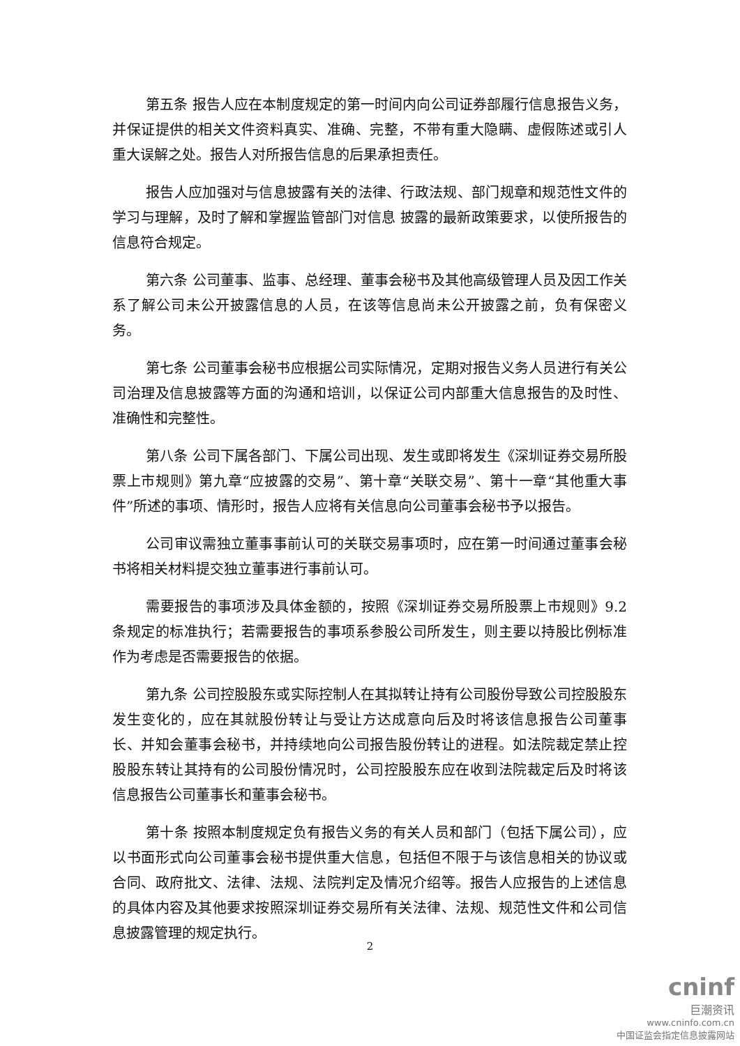第五条 报告人应在本制度规定的第一时间内向公司证券部履行信息报告义务，并保证提供的相关文件资料真实、准确、完整，不带有重大隐瞒、虚假陈述或引人重大误解之处。报告人对所报告信息的后果承担责任。
报告人应加强对与信息披露有关的法律、行政法规、部门规章和规范性文件的学习与理解，及时了解和掌握监管部门对信息 披露的最新政策要求，以使所报告的信息符合规定。
第六条 公司董事、监事、总经理、董事会秘书及其他高级管理人员及因工作关系了解公司未公开披露信息的人员，在该等信息尚未公开披露之前，负有保密义务。
第七条 公司董事会秘书应根据公司实际情况，定期对报告义务人员进行有关公司治理及信息披露等方面的沟通和培训，以保证公司内部重大信息报告的及时性、准确性和完整性。
第八条 公司下属各部门、下属公司出现、发生或即将发生《深圳证券交易所股票上市规则》第九章“应披露的交易”、第十章“关联交易”、第十一章“其他重大事件”所述的事项、情形时，报告人应将有关信息向公司董事会秘书予以报告。
公司审议需独立董事事前认可的关联交易事项时，应在第一时间通过董事会秘书将相关材料提交独立董事进行事前认可。
需要报告的事项涉及具体金额的，按照《深圳证券交易所股票上市规则》9.2 条规定的标准执行；若需要报告的事项系参股公司所发生，则主要以持股比例标准作为考虑是否需要报告的依据。
第九条 公司控股股东或实际控制人在其拟转让持有公司股份导致公司控股股东发生变化的，应在其就股份转让与受让方达成意向后及时将该信息报告公司董事长、并知会董事会秘书，并持续地向公司报告股份转让的进程。如法院裁定禁止控股股东转让其持有的公司股份情况时，公司控股股东应在收到法院裁定后及时将该信息报告公司董事长和董事会秘书。
第十条 按照本制度规定负有报告义务的有关人员和部门（包括下属公司），应以书面形式向公司董事会秘书提供重大信息，包括但不限于与该信息相关的协议或合同、政府批文、法律、法规、法院判定及情况介绍等。报告人应报告的上述信息的具体内容及其他要求按照深圳证券交易所有关法律、法规、规范性文件和公司信息披露管理的规定执行。
2
cninf
巨潮资讯
www.cninfo.com.cn
中国证监会指定信息披露网站